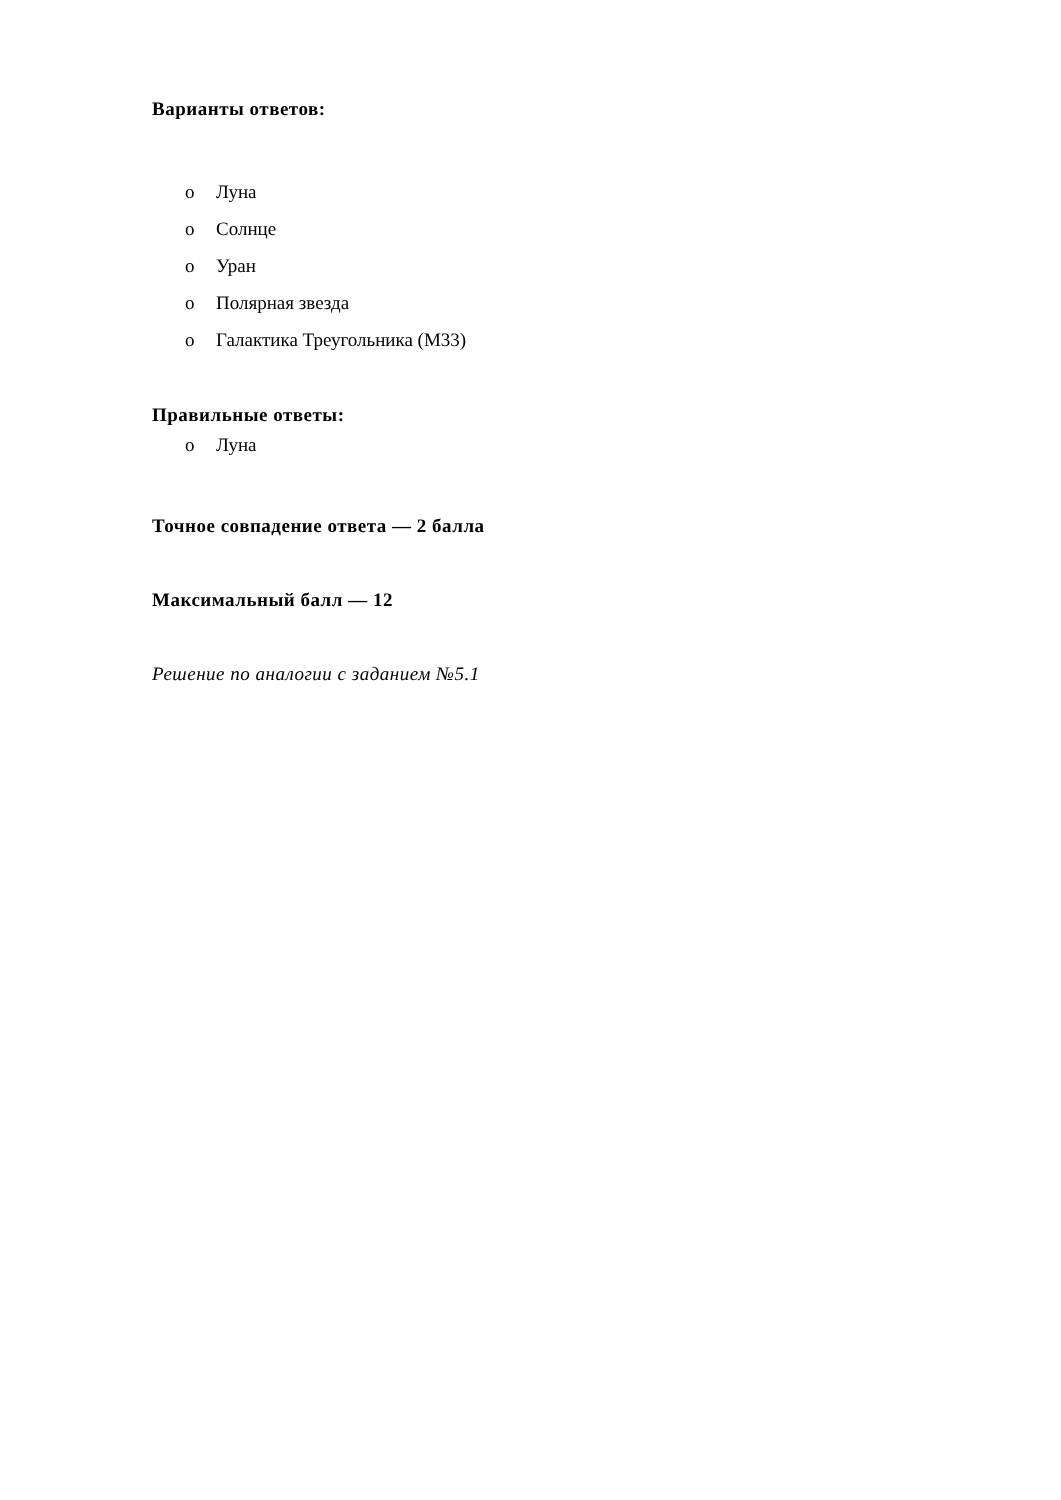Варианты ответов:
o Луна
o Солнце
o Уран
o Полярная звезда
o Галактика Треугольника (M33)
Правильные ответы:
o Луна
Точное совпадение ответа — 2 балла
Максимальный балл — 12
Решение по аналогии с заданием №5.1